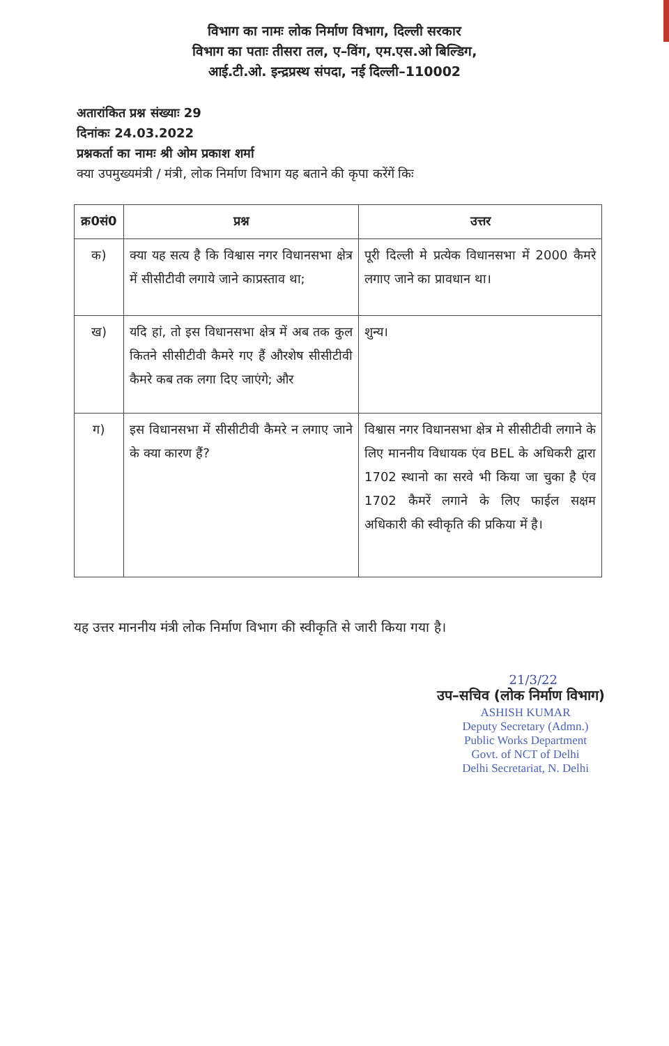विभाग का नामः लोक निर्माण विभाग, दिल्ली सरकार
विभाग का पताः तीसरा तल, ए–विंग, एम.एस.ओ बिल्डिग,
आई.टी.ओ. इन्द्रप्रस्थ संपदा, नई दिल्ली–110002
अतारांकित प्रश्न संख्याः 29
दिनांकः 24.03.2022
प्रश्नकर्ता का नामः श्री ओम प्रकाश शर्मा
क्या उपमुख्यमंत्री / मंत्री, लोक निर्माण विभाग यह बताने की कृपा करेंगें किः
| क्र0सं0 | प्रश्न | उत्तर |
| --- | --- | --- |
| क) | क्या यह सत्य है कि विश्वास नगर विधानसभा क्षेत्र में सीसीटीवी लगाये जाने काप्रस्ताव था; | पूरी दिल्ली मे प्रत्येक विधानसभा में 2000 कैमरे लगाए जाने का प्रावधान था। |
| ख) | यदि हां, तो इस विधानसभा क्षेत्र में अब तक कुल कितने सीसीटीवी कैमरे गए हैं औरशेष सीसीटीवी कैमरे कब तक लगा दिए जाएंगे; और | शुन्य। |
| ग) | इस विधानसभा में सीसीटीवी कैमरे न लगाए जाने के क्या कारण हैं? | विश्वास नगर विधानसभा क्षेत्र मे सीसीटीवी लगाने के लिए माननीय विधायक एंव BEL के अधिकरी द्वारा 1702 स्थानो का सरवे भी किया जा चुका है एंव 1702 कैमरें लगाने के लिए फाईल सक्षम अधिकारी की स्वीकृति की प्रकिया में है। |
यह उत्तर माननीय मंत्री लोक निर्माण विभाग की स्वीकृति से जारी किया गया है।
21/3/22
उप–सचिव (लोक निर्माण विभाग)
ASHISH KUMAR
Deputy Secretary (Admn.)
Public Works Department
Govt. of NCT of Delhi
Delhi Secretariat, N. Delhi